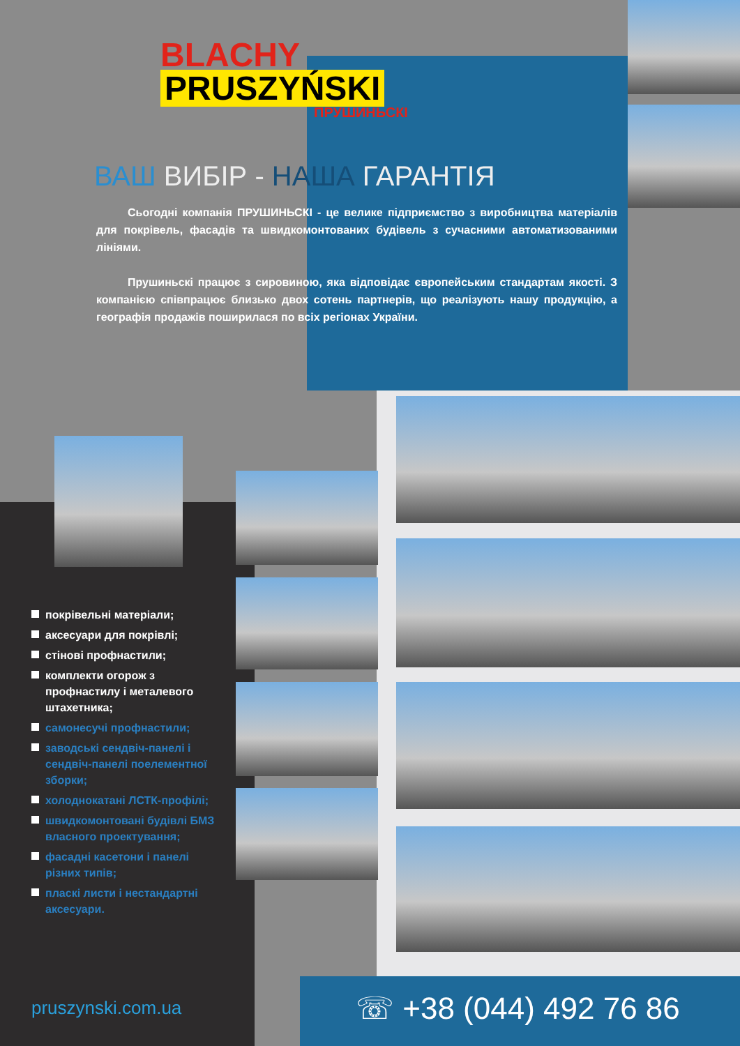BLACHY
PRUSZYŃSKI
ПРУШИНЬСКІ
ВАШ ВИБІР - НАША ГАРАНТІЯ
Сьогодні компанія ПРУШИНЬСКІ - це велике підприємство з виробництва матеріалів для покрівель, фасадів та швидкомонтованих будівель з сучасними автоматизованими лініями.
Прушиньскі працює з сировиною, яка відповідає європейським стандартам якості. З компанією співпрацює близько двох сотень партнерів, що реалізують нашу продукцію, а географія продажів поширилася по всіх регіонах України.
покрівельні матеріали;
аксесуари для покрівлі;
стінові профнастили;
комплекти огорож з профнастилу і металевого штахетника;
самонесучі профнастили;
заводські сендвіч-панелі і сендвіч-панелі поелементної зборки;
холоднокатані ЛСТК-профілі;
швидкомонтовані будівлі БМЗ власного проектування;
фасадні касетони і панелі різних типів;
пласкі листи і нестандартні аксесуари.
pruszynski.com.ua ☏ +38 (044) 492 76 86